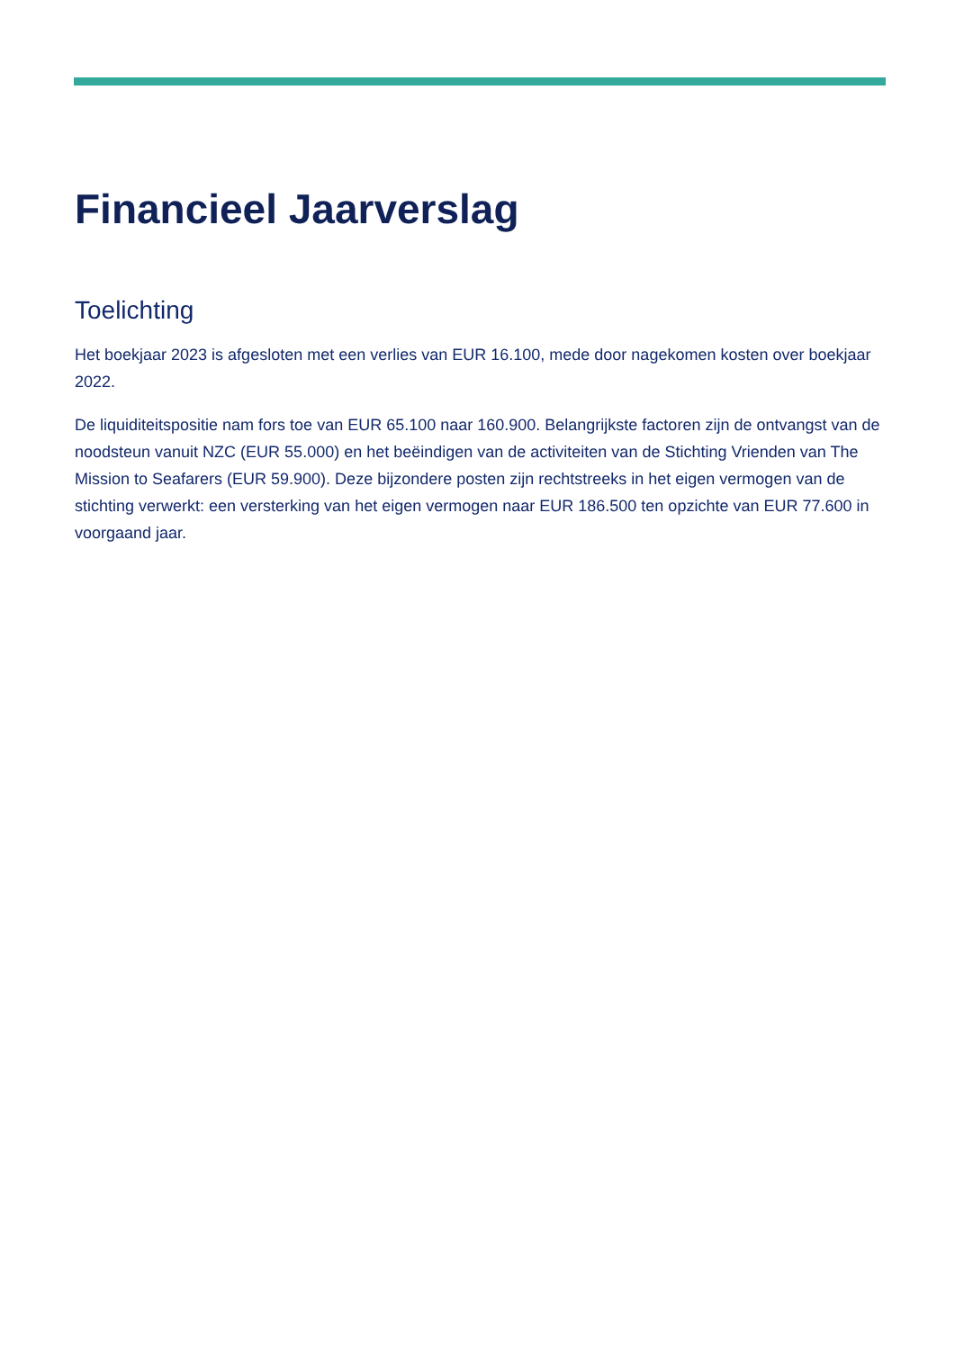Financieel Jaarverslag
Toelichting
Het boekjaar 2023 is afgesloten met een verlies van EUR 16.100, mede door nagekomen kosten over boekjaar 2022.
De liquiditeitspositie nam fors toe van EUR 65.100 naar 160.900. Belangrijkste factoren zijn de ontvangst van de noodsteun vanuit NZC (EUR 55.000) en het beëindigen van de activiteiten van de Stichting Vrienden van The Mission to Seafarers (EUR 59.900). Deze bijzondere posten zijn rechtstreeks in het eigen vermogen van de stichting verwerkt: een versterking van het eigen vermogen naar EUR 186.500 ten opzichte van EUR 77.600 in voorgaand jaar.